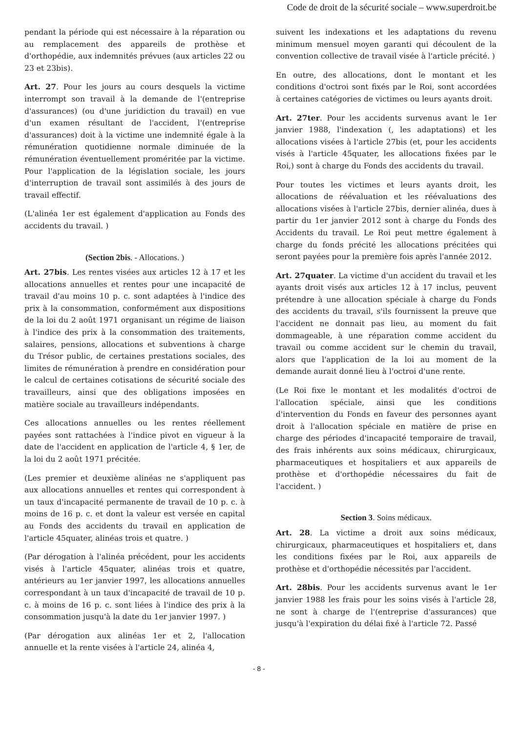Code de droit de la sécurité sociale – www.superdroit.be
pendant la période qui est nécessaire à la réparation ou au remplacement des appareils de prothèse et d'orthopédie, aux indemnités prévues (aux articles 22 ou 23 et 23bis).
Art. 27. Pour les jours au cours desquels la victime interrompt son travail à la demande de l'(entreprise d'assurances) (ou d'une juridiction du travail) en vue d'un examen résultant de l'accident, l'(entreprise d'assurances) doit à la victime une indemnité égale à la rémunération quotidienne normale diminuée de la rémunération éventuellement proméritée par la victime. Pour l'application de la législation sociale, les jours d'interruption de travail sont assimilés à des jours de travail effectif.
(L'alinéa 1er est également d'application au Fonds des accidents du travail. )
(Section 2bis. - Allocations. )
Art. 27bis. Les rentes visées aux articles 12 à 17 et les allocations annuelles et rentes pour une incapacité de travail d'au moins 10 p. c. sont adaptées à l'indice des prix à la consommation, conformément aux dispositions de la loi du 2 août 1971 organisant un régime de liaison à l'indice des prix à la consommation des traitements, salaires, pensions, allocations et subventions à charge du Trésor public, de certaines prestations sociales, des limites de rémunération à prendre en considération pour le calcul de certaines cotisations de sécurité sociale des travailleurs, ainsi que des obligations imposées en matière sociale au travailleurs indépendants.
Ces allocations annuelles ou les rentes réellement payées sont rattachées à l'indice pivot en vigueur à la date de l'accident en application de l'article 4, § 1er, de la loi du 2 août 1971 précitée.
(Les premier et deuxième alinéas ne s'appliquent pas aux allocations annuelles et rentes qui correspondent à un taux d'incapacité permanente de travail de 10 p. c. à moins de 16 p. c. et dont la valeur est versée en capital au Fonds des accidents du travail en application de l'article 45quater, alinéas trois et quatre. )
(Par dérogation à l'alinéa précédent, pour les accidents visés à l'article 45quater, alinéas trois et quatre, antérieurs au 1er janvier 1997, les allocations annuelles correspondant à un taux d'incapacité de travail de 10 p. c. à moins de 16 p. c. sont liées à l'indice des prix à la consommation jusqu'à la date du 1er janvier 1997. )
(Par dérogation aux alinéas 1er et 2, l'allocation annuelle et la rente visées à l'article 24, alinéa 4,
suivent les indexations et les adaptations du revenu minimum mensuel moyen garanti qui découlent de la convention collective de travail visée à l'article précité. )
En outre, des allocations, dont le montant et les conditions d'octroi sont fixés par le Roi, sont accordées à certaines catégories de victimes ou leurs ayants droit.
Art. 27ter. Pour les accidents survenus avant le 1er janvier 1988, l'indexation (, les adaptations) et les allocations visées à l'article 27bis (et, pour les accidents visés à l'article 45quater, les allocations fixées par le Roi,) sont à charge du Fonds des accidents du travail.
Pour toutes les victimes et leurs ayants droit, les allocations de réévaluation et les réévaluations des allocations visées à l'article 27bis, dernier alinéa, dues à partir du 1er janvier 2012 sont à charge du Fonds des Accidents du travail. Le Roi peut mettre également à charge du fonds précité les allocations précitées qui seront payées pour la première fois après l'année 2012.
Art. 27quater. La victime d'un accident du travail et les ayants droit visés aux articles 12 à 17 inclus, peuvent prétendre à une allocation spéciale à charge du Fonds des accidents du travail, s'ils fournissent la preuve que l'accident ne donnait pas lieu, au moment du fait dommageable, à une réparation comme accident du travail ou comme accident sur le chemin du travail, alors que l'application de la loi au moment de la demande aurait donné lieu à l'octroi d'une rente.
(Le Roi fixe le montant et les modalités d'octroi de l'allocation spéciale, ainsi que les conditions d'intervention du Fonds en faveur des personnes ayant droit à l'allocation spéciale en matière de prise en charge des périodes d'incapacité temporaire de travail, des frais inhérents aux soins médicaux, chirurgicaux, pharmaceutiques et hospitaliers et aux appareils de prothèse et d'orthopédie nécessaires du fait de l'accident. )
Section 3. Soins médicaux.
Art. 28. La victime a droit aux soins médicaux, chirurgicaux, pharmaceutiques et hospitaliers et, dans les conditions fixées par le Roi, aux appareils de prothèse et d'orthopédie nécessités par l'accident.
Art. 28bis. Pour les accidents survenus avant le 1er janvier 1988 les frais pour les soins visés à l'article 28, ne sont à charge de l'(entreprise d'assurances) que jusqu'à l'expiration du délai fixé à l'article 72. Passé
- 8 -